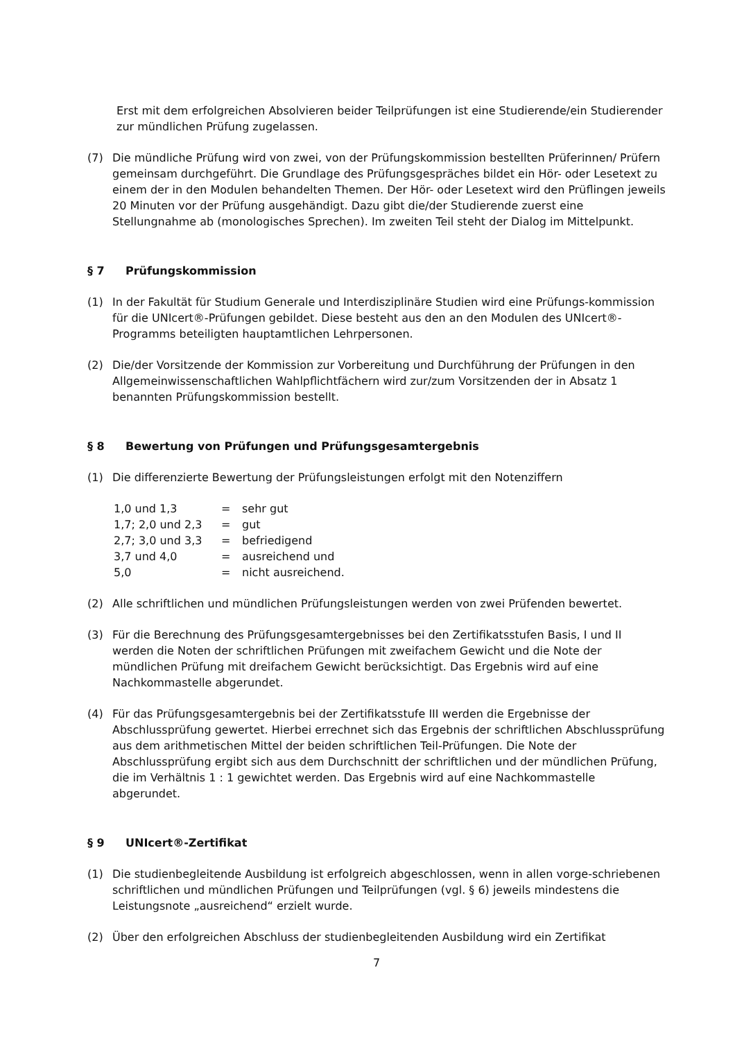Erst mit dem erfolgreichen Absolvieren beider Teilprüfungen ist eine Studierende/ein Studierender zur mündlichen Prüfung zugelassen.
(7) Die mündliche Prüfung wird von zwei, von der Prüfungskommission bestellten Prüferinnen/ Prüfern gemeinsam durchgeführt. Die Grundlage des Prüfungsgespräches bildet ein Hör- oder Lesetext zu einem der in den Modulen behandelten Themen. Der Hör- oder Lesetext wird den Prüflingen jeweils 20 Minuten vor der Prüfung ausgehändigt. Dazu gibt die/der Studierende zuerst eine Stellungnahme ab (monologisches Sprechen). Im zweiten Teil steht der Dialog im Mittelpunkt.
§ 7 Prüfungskommission
(1) In der Fakultät für Studium Generale und Interdisziplinäre Studien wird eine Prüfungs-kommission für die UNIcert®-Prüfungen gebildet. Diese besteht aus den an den Modulen des UNIcert®-Programms beteiligten hauptamtlichen Lehrpersonen.
(2) Die/der Vorsitzende der Kommission zur Vorbereitung und Durchführung der Prüfungen in den Allgemeinwissenschaftlichen Wahlpflichtfächern wird zur/zum Vorsitzenden der in Absatz 1 benannten Prüfungskommission bestellt.
§ 8 Bewertung von Prüfungen und Prüfungsgesamtergebnis
(1) Die differenzierte Bewertung der Prüfungsleistungen erfolgt mit den Notenziffern
| 1,0 und 1,3 | = | sehr gut |
| 1,7; 2,0 und 2,3 | = | gut |
| 2,7; 3,0 und 3,3 | = | befriedigend |
| 3,7 und 4,0 | = | ausreichend und |
| 5,0 | = | nicht ausreichend. |
(2) Alle schriftlichen und mündlichen Prüfungsleistungen werden von zwei Prüfenden bewertet.
(3) Für die Berechnung des Prüfungsgesamtergebnisses bei den Zertifikatsstufen Basis, I und II werden die Noten der schriftlichen Prüfungen mit zweifachem Gewicht und die Note der mündlichen Prüfung mit dreifachem Gewicht berücksichtigt. Das Ergebnis wird auf eine Nachkommastelle abgerundet.
(4) Für das Prüfungsgesamtergebnis bei der Zertifikatsstufe III werden die Ergebnisse der Abschlussprüfung gewertet. Hierbei errechnet sich das Ergebnis der schriftlichen Abschlussprüfung aus dem arithmetischen Mittel der beiden schriftlichen Teil-Prüfungen. Die Note der Abschlussprüfung ergibt sich aus dem Durchschnitt der schriftlichen und der mündlichen Prüfung, die im Verhältnis 1 : 1 gewichtet werden. Das Ergebnis wird auf eine Nachkommastelle abgerundet.
§ 9 UNIcert®-Zertifikat
(1) Die studienbegleitende Ausbildung ist erfolgreich abgeschlossen, wenn in allen vorge-schriebenen schriftlichen und mündlichen Prüfungen und Teilprüfungen (vgl. § 6) jeweils mindestens die Leistungsnote „ausreichend“ erzielt wurde.
(2) Über den erfolgreichen Abschluss der studienbegleitenden Ausbildung wird ein Zertifikat
7